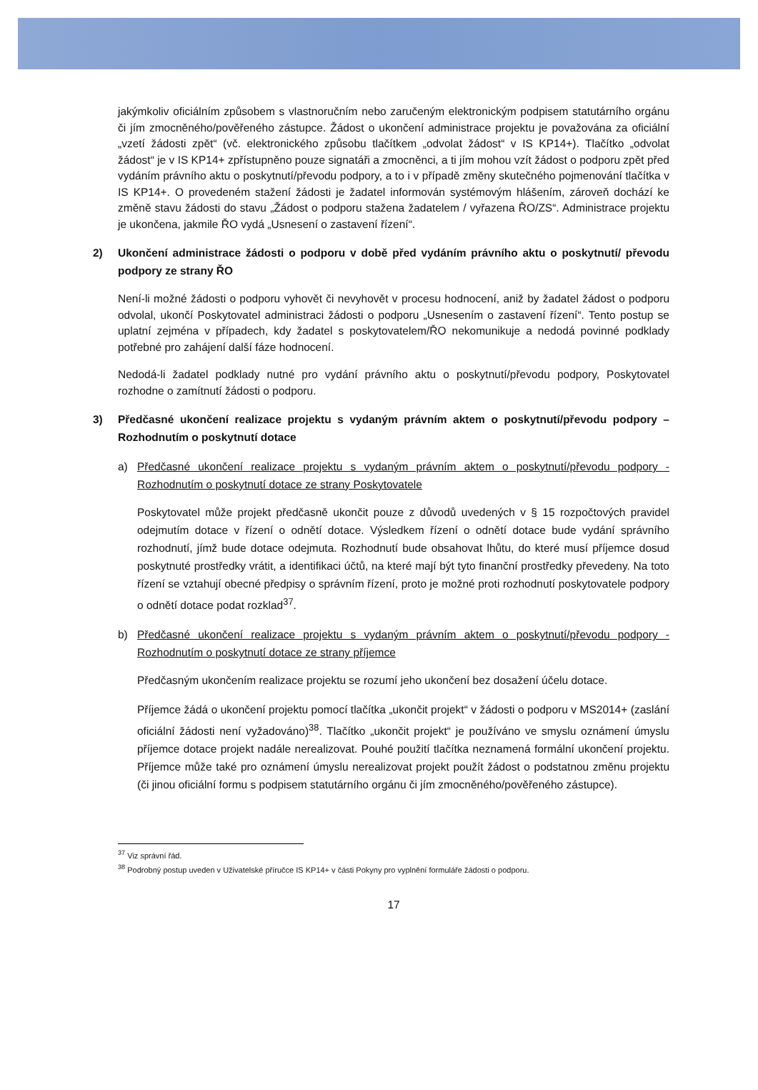jakýmkoliv oficiálním způsobem s vlastnoručním nebo zaručeným elektronickým podpisem statutárního orgánu či jím zmocněného/pověřeného zástupce. Žádost o ukončení administrace projektu je považována za oficiální „vzetí žádosti zpět“ (vč. elektronického způsobu tlačítkem „odvolat žádost“ v IS KP14+). Tlačítko „odvolat žádost“ je v IS KP14+ zpřístupněno pouze signatáři a zmocněnci, a ti jím mohou vzít žádost o podporu zpět před vydáním právního aktu o poskytnutí/převodu podpory, a to i v případě změny skutečného pojmenování tlačítka v IS KP14+. O provedeném stažení žádosti je žadatel informován systémovým hlášením, zároveň dochází ke změně stavu žádosti do stavu „Žádost o podporu stažena žadatelem / vyřazena ŘO/ZS“. Administrace projektu je ukončena, jakmile ŘO vydá „Usnesení o zastavení řízení“.
2) Ukončení administrace žádosti o podporu v době před vydáním právního aktu o poskytnutí/ převodu podpory ze strany ŘO
Není-li možné žádosti o podporu vyhovět či nevyhovět v procesu hodnocení, aniž by žadatel žádost o podporu odvolal, ukončí Poskytovatel administraci žádosti o podporu „Usnesením o zastavení řízení“. Tento postup se uplatní zejména v případech, kdy žadatel s poskytovatelem/ŘO nekomunikuje a nedodá povinné podklady potřebné pro zahájení další fáze hodnocení.
Nedodá-li žadatel podklady nutné pro vydání právního aktu o poskytnutí/převodu podpory, Poskytovatel rozhodne o zamítnutí žádosti o podporu.
3) Předčasné ukončení realizace projektu s vydaným právním aktem o poskytnutí/převodu podpory – Rozhodnutím o poskytnutí dotace
a) Předčasné ukončení realizace projektu s vydaným právním aktem o poskytnutí/převodu podpory - Rozhodnutím o poskytnutí dotace ze strany Poskytovatele
Poskytovatel může projekt předčasně ukončit pouze z důvodů uvedených v § 15 rozpočtových pravidel odejmutím dotace v řízení o odnětí dotace. Výsledkem řízení o odnětí dotace bude vydání správního rozhodnutí, jímž bude dotace odejmuta. Rozhodnutí bude obsahovat lhůtu, do které musí příjemce dosud poskytnuté prostředky vrátit, a identifikaci účtů, na které mají být tyto finanční prostředky převedeny. Na toto řízení se vztahují obecné předpisy o správním řízení, proto je možné proti rozhodnutí poskytovatele podpory o odnětí dotace podat rozklad<sup>37</sup>.
b) Předčasné ukončení realizace projektu s vydaným právním aktem o poskytnutí/převodu podpory - Rozhodnutím o poskytnutí dotace ze strany příjemce
Předčasným ukončením realizace projektu se rozumí jeho ukončení bez dosažení účelu dotace.
Příjemce žádá o ukončení projektu pomocí tlačítka „ukončit projekt“ v žádosti o podporu v MS2014+ (zaslání oficiální žádosti není vyžadováno)<sup>38</sup>. Tlačítko „ukončit projekt“ je používáno ve smyslu oznámení úmyslu příjemce dotace projekt nadále nerealizovat. Pouhé použití tlačítka neznamená formální ukončení projektu. Příjemce může také pro oznámení úmyslu nerealizovat projekt použít žádost o podstatnou změnu projektu (či jinou oficiální formu s podpisem statutárního orgánu či jím zmocněného/pověřeného zástupce).
<sup>37</sup> Viz správní řád.
<sup>38</sup> Podrobný postup uveden v Uživatelské příručce IS KP14+ v části Pokyny pro vyplnění formuláře žádosti o podporu.
17